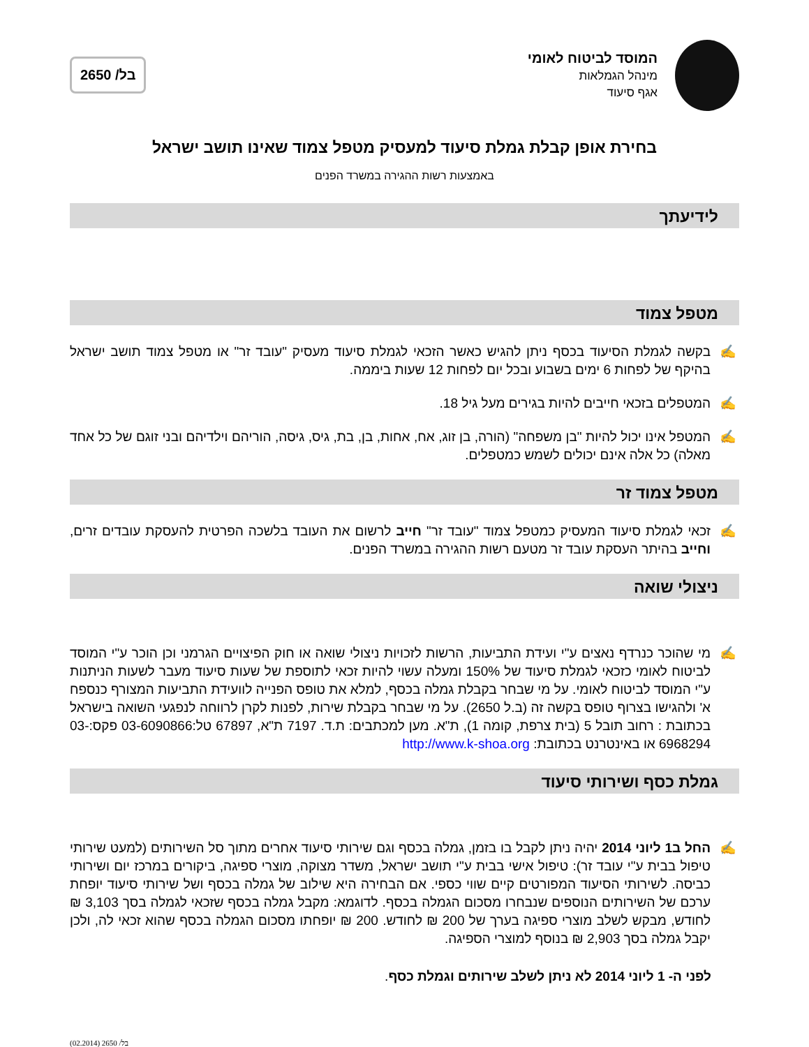המוסד לביטוח לאומי
מינהל הגמלאות
אגף סיעוד
בל/ 2650
בחירת אופן קבלת גמלת סיעוד למעסיק מטפל צמוד שאינו תושב ישראל
באמצעות רשות ההגירה במשרד הפנים
לידיעתך
מטפל צמוד
✍ בקשה לגמלת הסיעוד בכסף ניתן להגיש כאשר הזכאי לגמלת סיעוד מעסיק "עובד זר" או מטפל צמוד תושב ישראל בהיקף של לפחות 6 ימים בשבוע ובכל יום לפחות 12 שעות ביממה.
✍ המטפלים בזכאי חייבים להיות בגירים מעל גיל 18.
✍ המטפל אינו יכול להיות "בן משפחה" (הורה, בן זוג, אח, אחות, בן, בת, גיס, גיסה, הוריהם וילדיהם ובני זוגם של כל אחד מאלה) כל אלה אינם יכולים לשמש כמטפלים.
מטפל צמוד זר
✍ זכאי לגמלת סיעוד המעסיק כמטפל צמוד "עובד זר" חייב לרשום את העובד בלשכה הפרטית להעסקת עובדים זרים, וחייב בהיתר העסקת עובד זר מטעם רשות ההגירה במשרד הפנים.
ניצולי שואה
✍ מי שהוכר כנרדף נאצים ע"י ועידת התביעות, הרשות לזכויות ניצולי שואה או חוק הפיצויים הגרמני וכן הוכר ע"י המוסד לביטוח לאומי כזכאי לגמלת סיעוד של 150% ומעלה עשוי להיות זכאי לתוספת של שעות סיעוד מעבר לשעות הניתנות ע"י המוסד לביטוח לאומי. על מי שבחר בקבלת גמלה בכסף, למלא את טופס הפנייה לוועידת התביעות המצורף כנספח א' ולהגישו בצרוף טופס בקשה זה (ב.ל 2650). על מי שבחר בקבלת שירות, לפנות לקרן לרווחה לנפגעי השואה בישראל בכתובת : רחוב תובל 5 (בית צרפת, קומה 1), ת"א. מען למכתבים: ת.ד. 7197 ת"א, 67897 טל:03-6090866 פקס:-03 6968294 או באינטרנט בכתובת: http://www.k-shoa.org
גמלת כסף ושירותי סיעוד
✍ החל ב1 ליוני 2014 יהיה ניתן לקבל בו בזמן, גמלה בכסף וגם שירותי סיעוד אחרים מתוך סל השירותים (למעט שירותי טיפול בבית ע"י עובד זר): טיפול אישי בבית ע"י תושב ישראל, משדר מצוקה, מוצרי ספיגה, ביקורים במרכז יום ושירותי כביסה. לשירותי הסיעוד המפורטים קיים שווי כספי. אם הבחירה היא שילוב של גמלה בכסף ושל שירותי סיעוד יופחת ערכם של השירותים הנוספים שנבחרו מסכום הגמלה בכסף. לדוגמא: מקבל גמלה בכסף שזכאי לגמלה בסך 3,103 ₪ לחודש, מבקש לשלב מוצרי ספיגה בערך של 200 ₪ לחודש. 200 ₪ יופחתו מסכום הגמלה בכסף שהוא זכאי לה, ולכן יקבל גמלה בסך 2,903 ₪ בנוסף למוצרי הספיגה.
לפני ה- 1 ליוני 2014 לא ניתן לשלב שירותים וגמלת כסף.
בל/ 2650 (02.2014)